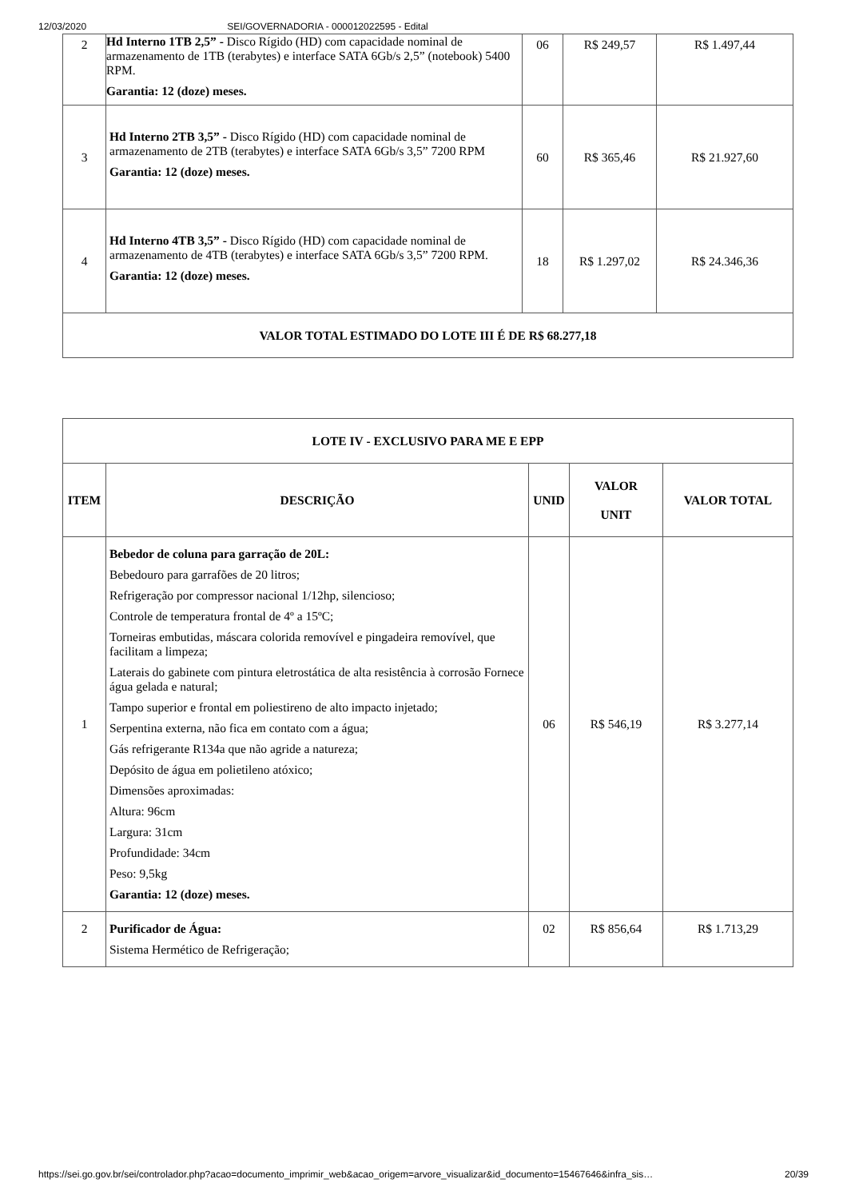12/03/2020 SEI/GOVERNADORIA - 000012022595 - Edital
| 2 | Hd Interno 1TB 2,5” - Disco Rígido (HD) com capacidade nominal de armazenamento de 1TB (terabytes) e interface SATA 6Gb/s 2,5” (notebook) 5400 RPM. Garantia: 12 (doze) meses. | 06 | R$ 249,57 | R$ 1.497,44 |
| 3 | Hd Interno 2TB 3,5” - Disco Rígido (HD) com capacidade nominal de armazenamento de 2TB (terabytes) e interface SATA 6Gb/s 3,5” 7200 RPM Garantia: 12 (doze) meses. | 60 | R$ 365,46 | R$ 21.927,60 |
| 4 | Hd Interno 4TB 3,5” - Disco Rígido (HD) com capacidade nominal de armazenamento de 4TB (terabytes) e interface SATA 6Gb/s 3,5” 7200 RPM. Garantia: 12 (doze) meses. | 18 | R$ 1.297,02 | R$ 24.346,36 |
| VALOR TOTAL ESTIMADO DO LOTE III É DE R$ 68.277,18 | | | | |
| LOTE IV - EXCLUSIVO PARA ME E EPP | | | | |
| --- | --- | --- | --- | --- |
| ITEM | DESCRIÇÃO | UNID | VALOR UNIT | VALOR TOTAL |
| 1 | Bebedor de coluna para garração de 20L: Bebedouro para garrafões de 20 litros; Refrigeração por compressor nacional 1/12hp, silencioso; Controle de temperatura frontal de 4º a 15ºC; Torneiras embutidas, máscara colorida removível e pingadeira removível, que facilitam a limpeza; Laterais do gabinete com pintura eletrostática de alta resistência à corrosão Fornece água gelada e natural; Tampo superior e frontal em poliestireno de alto impacto injetado; Serpentina externa, não fica em contato com a água; Gás refrigerante R134a que não agride a natureza; Depósito de água em polietileno atóxico; Dimensões aproximadas: Altura: 96cm Largura: 31cm Profundidade: 34cm Peso: 9,5kg Garantia: 12 (doze) meses. | 06 | R$ 546,19 | R$ 3.277,14 |
| 2 | Purificador de Água: Sistema Hermético de Refrigeração; | 02 | R$ 856,64 | R$ 1.713,29 |
https://sei.go.gov.br/sei/controlador.php?acao=documento_imprimir_web&acao_origem=arvore_visualizar&id_documento=15467646&infra_sis… 20/39